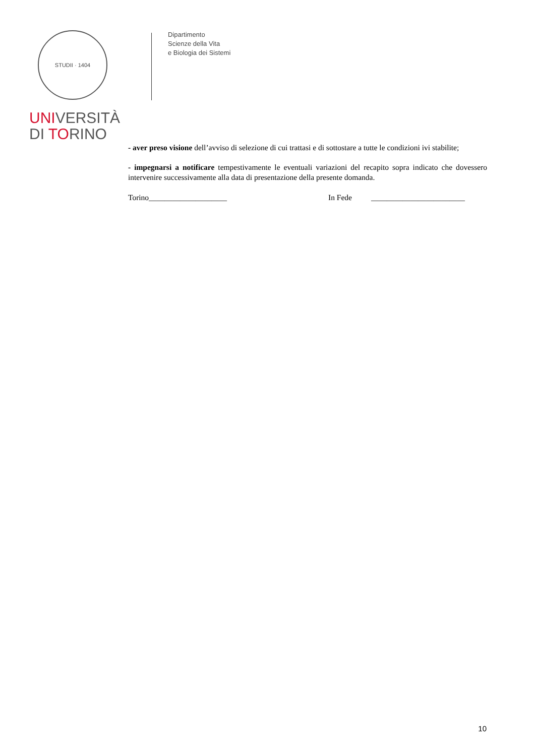STUDII · 1404
UNIVERSITÀ
DI TORINO
Dipartimento
Scienze della Vita
e Biologia dei Sistemi
- aver preso visione dell’avviso di selezione di cui trattasi e di sottostare a tutte le condizioni ivi stabilite;
- impegnarsi a notificare tempestivamente le eventuali variazioni del recapito sopra indicato che dovessero intervenire successivamente alla data di presentazione della presente domanda.
Torino____________________ In Fede ________________________
10